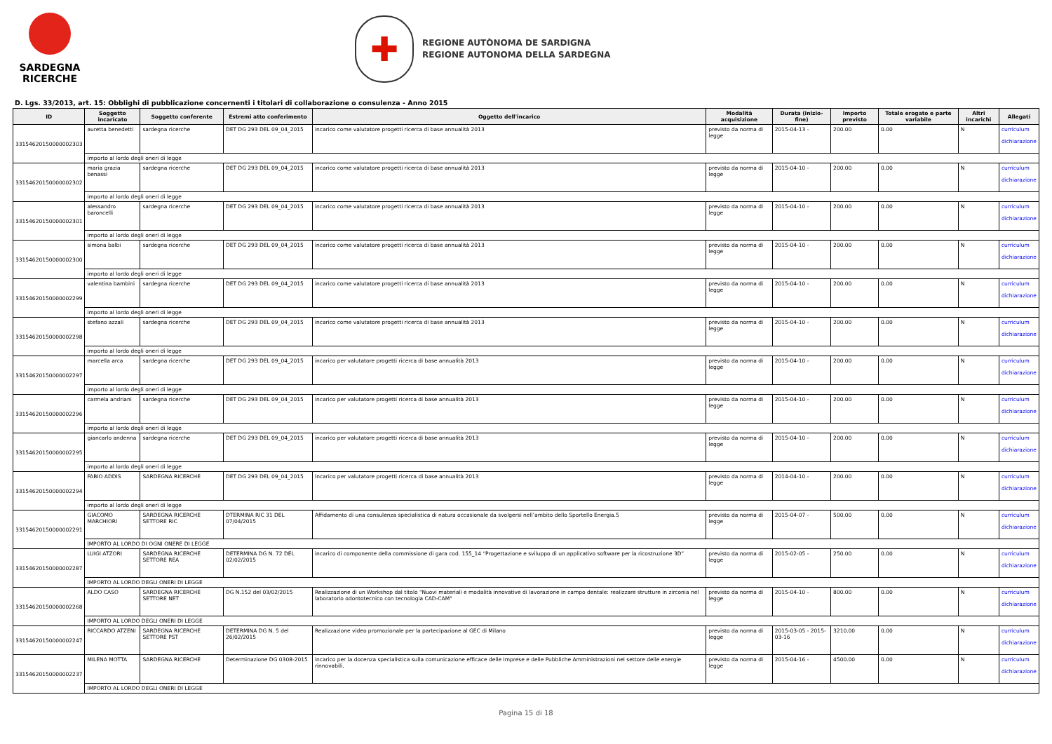SARDEGNA
RICERCHE
✚
REGIONE AUTÒNOMA DE SARDIGNA
REGIONE AUTONOMA DELLA SARDEGNA
D. Lgs. 33/2013, art. 15: Obblighi di pubblicazione concernenti i titolari di collaborazione o consulenza - Anno 2015
| ID | Soggetto incaricato | Soggetto conferente | Estremi atto conferimento | Oggetto dell'incarico | Modalità acquisizione | Durata (inizio-fine) | Importo previsto | Totale erogato e parte variabile | Altri incarichi | Allegati |
| --- | --- | --- | --- | --- | --- | --- | --- | --- | --- | --- |
| 33154620150000002303 | auretta benedetti | sardegna ricerche | DET DG 293 DEL 09_04_2015 | incarico come valutatore progetti ricerca di base annualità 2013 | previsto da norma di legge | 2015-04-13 - | 200.00 | 0.00 | N | curriculum dichiarazione |
| | importo al lordo degli oneri di legge | | | | | | | | | |
| 33154620150000002302 | maria grazia benassi | sardegna ricerche | DET DG 293 DEL 09_04_2015 | incarico come valutatore progetti ricerca di base annualità 2013 | previsto da norma di legge | 2015-04-10 - | 200.00 | 0.00 | N | curriculum dichiarazione |
| | importo al lordo degli oneri di legge | | | | | | | | | |
| 33154620150000002301 | alessandro baroncelli | sardegna ricerche | DET DG 293 DEL 09_04_2015 | incarico come valutatore progetti ricerca di base annualità 2013 | previsto da norma di legge | 2015-04-10 - | 200.00 | 0.00 | N | curriculum dichiarazione |
| | importo al lordo degli oneri di legge | | | | | | | | | |
| 33154620150000002300 | simona balbi | sardegna ricerche | DET DG 293 DEL 09_04_2015 | incarico come valutatore progetti ricerca di base annualità 2013 | previsto da norma di legge | 2015-04-10 - | 200.00 | 0.00 | N | curriculum dichiarazione |
| | importo al lordo degli oneri di legge | | | | | | | | | |
| 33154620150000002299 | valentina bambini | sardegna ricerche | DET DG 293 DEL 09_04_2015 | incarico come valutatore progetti ricerca di base annualità 2013 | previsto da norma di legge | 2015-04-10 - | 200.00 | 0.00 | N | curriculum dichiarazione |
| | importo al lordo degli oneri di legge | | | | | | | | | |
| 33154620150000002298 | stefano azzali | sardegna ricerche | DET DG 293 DEL 09_04_2015 | incarico come valutatore progetti ricerca di base annualità 2013 | previsto da norma di legge | 2015-04-10 - | 200.00 | 0.00 | N | curriculum dichiarazione |
| | importo al lordo degli oneri di legge | | | | | | | | | |
| 33154620150000002297 | marcella arca | sardegna ricerche | DET DG 293 DEL 09_04_2015 | incarico per valutatore progetti ricerca di base annualità 2013 | previsto da norma di legge | 2015-04-10 - | 200.00 | 0.00 | N | curriculum dichiarazione |
| | importo al lordo degli oneri di legge | | | | | | | | | |
| 33154620150000002296 | carmela andriani | sardegna ricerche | DET DG 293 DEL 09_04_2015 | incarico per valutatore progetti ricerca di base annualità 2013 | previsto da norma di legge | 2015-04-10 - | 200.00 | 0.00 | N | curriculum dichiarazione |
| | importo al lordo degli oneri di legge | | | | | | | | | |
| 33154620150000002295 | giancarlo andenna | sardegna ricerche | DET DG 293 DEL 09_04_2015 | incarico per valutatore progetti ricerca di base annualità 2013 | previsto da norma di legge | 2015-04-10 - | 200.00 | 0.00 | N | curriculum dichiarazione |
| | importo al lordo degli oneri di legge | | | | | | | | | |
| 33154620150000002294 | FABIO ADDIS | SARDEGNA RICERCHE | DET DG 293 DEL 09_04_2015 | Incarico per valutatore progetti ricerca di base annualità 2013 | previsto da norma di legge | 2014-04-10 - | 200.00 | 0.00 | N | curriculum dichiarazione |
| | importo al lordo degli oneri di legge | | | | | | | | | |
| 33154620150000002291 | GIACOMO MARCHIORI | SARDEGNA RICERCHE SETTORE RIC | DTERMINA RIC 31 DEL 07/04/2015 | Affidamento di una consulenza specialistica di natura occasionale da svolgersi nell’ambito dello Sportello Energia.5 | previsto da norma di legge | 2015-04-07 - | 500.00 | 0.00 | N | curriculum dichiarazione |
| | IMPORTO AL LORDO DI OGNI ONERE DI LEGGE | | | | | | | | | |
| 33154620150000002287 | LUIGI ATZORI | SARDEGNA RICERCHE SETTORE REA | DETERMINA DG N. 72 DEL 02/02/2015 | incarico di componente della commissione di gara cod. 155_14 “Progettazione e sviluppo di un applicativo software per la ricostruzione 3D” | previsto da norma di legge | 2015-02-05 - | 250.00 | 0.00 | N | curriculum dichiarazione |
| | IMPORTO AL LORDO DEGLI ONERI DI LEGGE | | | | | | | | | |
| 33154620150000002268 | ALDO CASO | SARDEGNA RICERCHE SETTORE NET | DG N.152 del 03/02/2015 | Realizzazione di un Workshop dal titolo "Nuovi materiali e modalità innovative di lavorazione in campo dentale: realizzare strutture in zirconia nel laboratorio odontotecnico con tecnologia CAD-CAM" | previsto da norma di legge | 2015-04-10 - | 800.00 | 0.00 | N | curriculum dichiarazione |
| | IMPORTO AL LORDO DEGLI ONERI DI LEGGE | | | | | | | | | |
| 33154620150000002247 | RICCARDO ATZENI | SARDEGNA RICERCHE SETTORE PST | DETERMINA DG N. 5 del 26/02/2015 | Realizzazione video promozionale per la partecipazione al GEC di Milano | previsto da norma di legge | 2015-03-05 - 2015-03-16 | 3210.00 | 0.00 | N | curriculum dichiarazione |
| 33154620150000002237 | MILENA MOTTA | SARDEGNA RICERCHE | Determinazione DG 0308-2015 | incarico per la docenza specialistica sulla comunicazione efficace delle Imprese e delle Pubbliche Amministrazioni nel settore delle energie rinnovabili. | previsto da norma di legge | 2015-04-16 - | 4500.00 | 0.00 | N | curriculum dichiarazione |
| | IMPORTO AL LORDO DEGLI ONERI DI LEGGE | | | | | | | | | |
Pagina 15 di 18